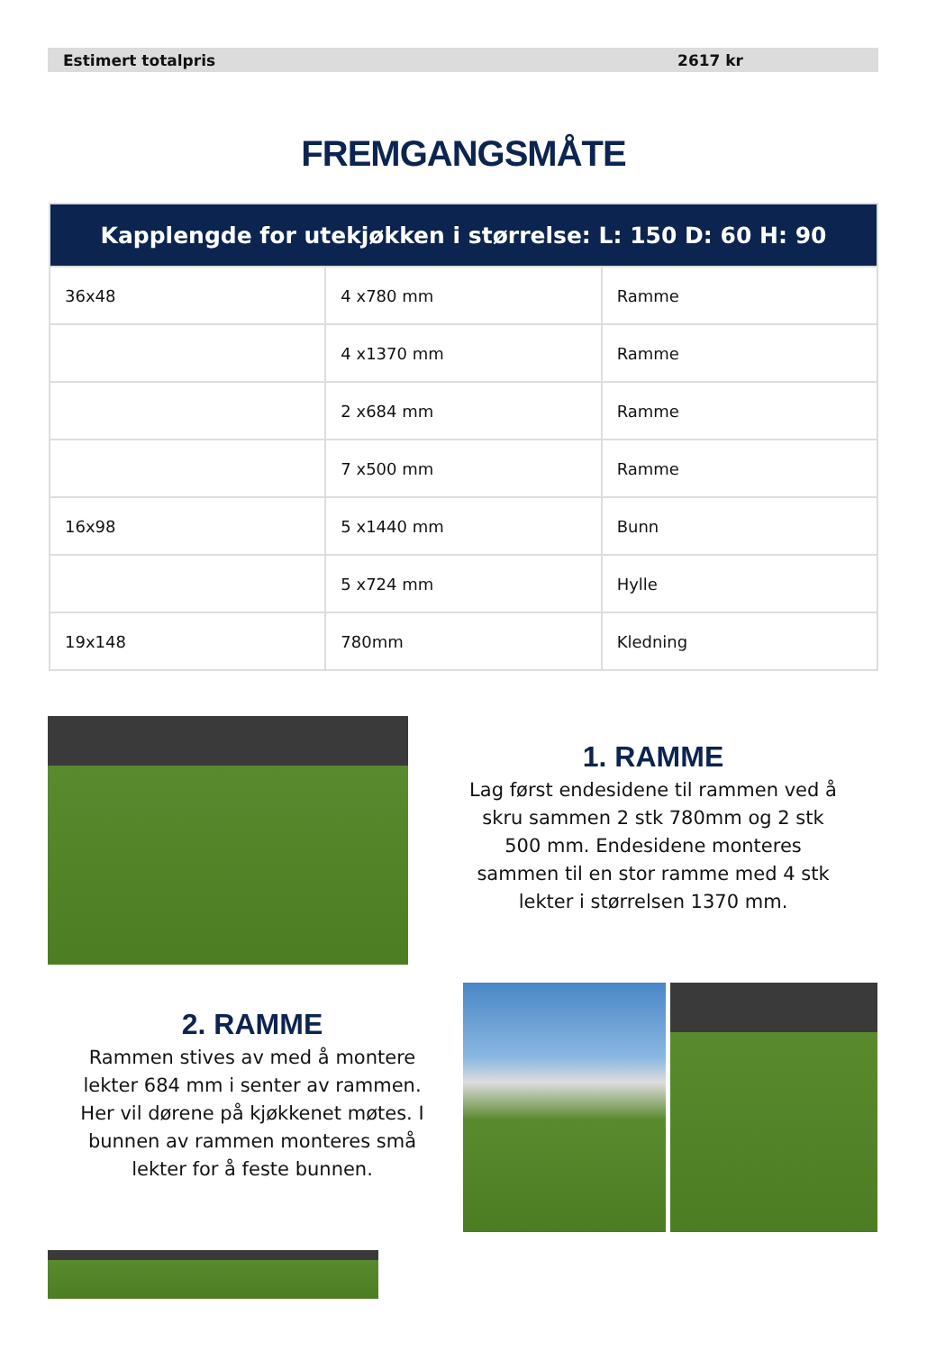Estimert totalpris 2617 kr
FREMGANGSMÅTE
| Kapplengde for utekjøkken i størrelse: L: 150 D: 60 H: 90 | | |
| --- | --- | --- |
| 36x48 | 4 x780 mm | Ramme |
| | 4 x1370 mm | Ramme |
| | 2 x684 mm | Ramme |
| | 7 x500 mm | Ramme |
| 16x98 | 5 x1440 mm | Bunn |
| | 5 x724 mm | Hylle |
| 19x148 | 780mm | Kledning |
1. RAMME
Lag først endesidene til rammen ved å skru sammen 2 stk 780mm og 2 stk 500 mm. Endesidene monteres sammen til en stor ramme med 4 stk lekter i størrelsen 1370 mm.
2. RAMME
Rammen stives av med å montere lekter 684 mm i senter av rammen. Her vil dørene på kjøkkenet møtes. I bunnen av rammen monteres små lekter for å feste bunnen.